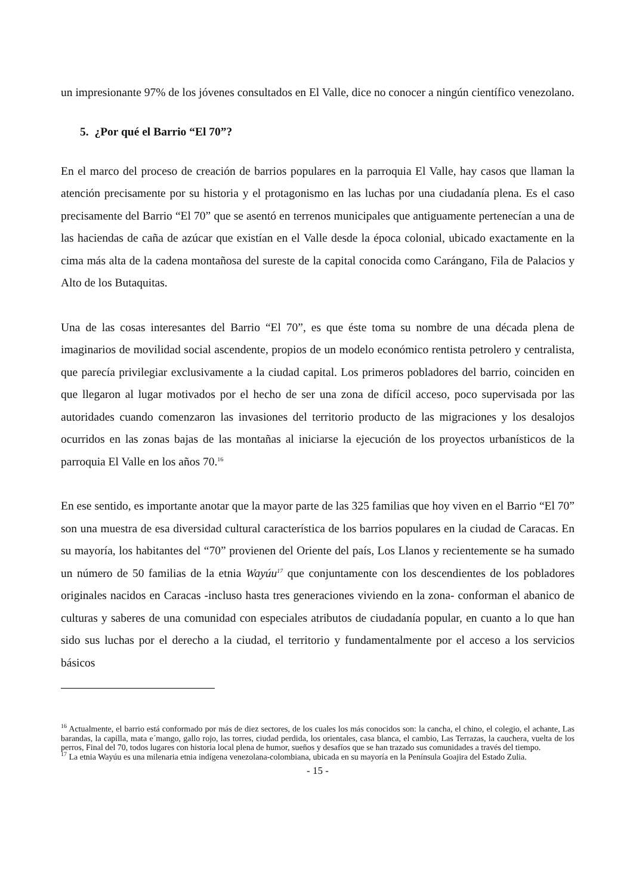un impresionante 97% de los jóvenes consultados en El Valle, dice no conocer a ningún científico venezolano.
5. ¿Por qué el Barrio “El 70”?
En el marco del proceso de creación de barrios populares en la parroquia El Valle, hay casos que llaman la atención precisamente por su historia y el protagonismo en las luchas por una ciudadanía plena. Es el caso precisamente del Barrio “El 70” que se asentó en terrenos municipales que antiguamente pertenecían a una de las haciendas de caña de azúcar que existían en el Valle desde la época colonial, ubicado exactamente en la cima más alta de la cadena montañosa del sureste de la capital conocida como Carángano, Fila de Palacios y Alto de los Butaquitas.
Una de las cosas interesantes del Barrio “El 70”, es que éste toma su nombre de una década plena de imaginarios de movilidad social ascendente, propios de un modelo económico rentista petrolero y centralista, que parecía privilegiar exclusivamente a la ciudad capital. Los primeros pobladores del barrio, coinciden en que llegaron al lugar motivados por el hecho de ser una zona de difícil acceso, poco supervisada por las autoridades cuando comenzaron las invasiones del territorio producto de las migraciones y los desalojos ocurridos en las zonas bajas de las montañas al iniciarse la ejecución de los proyectos urbanísticos de la parroquia El Valle en los años 70.<sup>16</sup>
En ese sentido, es importante anotar que la mayor parte de las 325 familias que hoy viven en el Barrio “El 70” son una muestra de esa diversidad cultural característica de los barrios populares en la ciudad de Caracas. En su mayoría, los habitantes del “70” provienen del Oriente del país, Los Llanos y recientemente se ha sumado un número de 50 familias de la etnia Wayúu<sup>17</sup> que conjuntamente con los descendientes de los pobladores originales nacidos en Caracas -incluso hasta tres generaciones viviendo en la zona- conforman el abanico de culturas y saberes de una comunidad con especiales atributos de ciudadanía popular, en cuanto a lo que han sido sus luchas por el derecho a la ciudad, el territorio y fundamentalmente por el acceso a los servicios básicos
<sup>16</sup> Actualmente, el barrio está conformado por más de diez sectores, de los cuales los más conocidos son: la cancha, el chino, el colegio, el achante, Las barandas, la capilla, mata e´mango, gallo rojo, las torres, ciudad perdida, los orientales, casa blanca, el cambio, Las Terrazas, la cauchera, vuelta de los perros, Final del 70, todos lugares con historia local plena de humor, sueños y desafíos que se han trazado sus comunidades a través del tiempo.
<sup>17</sup> La etnia Wayúu es una milenaria etnia indígena venezolana-colombiana, ubicada en su mayoría en la Península Goajira del Estado Zulia.
- 15 -